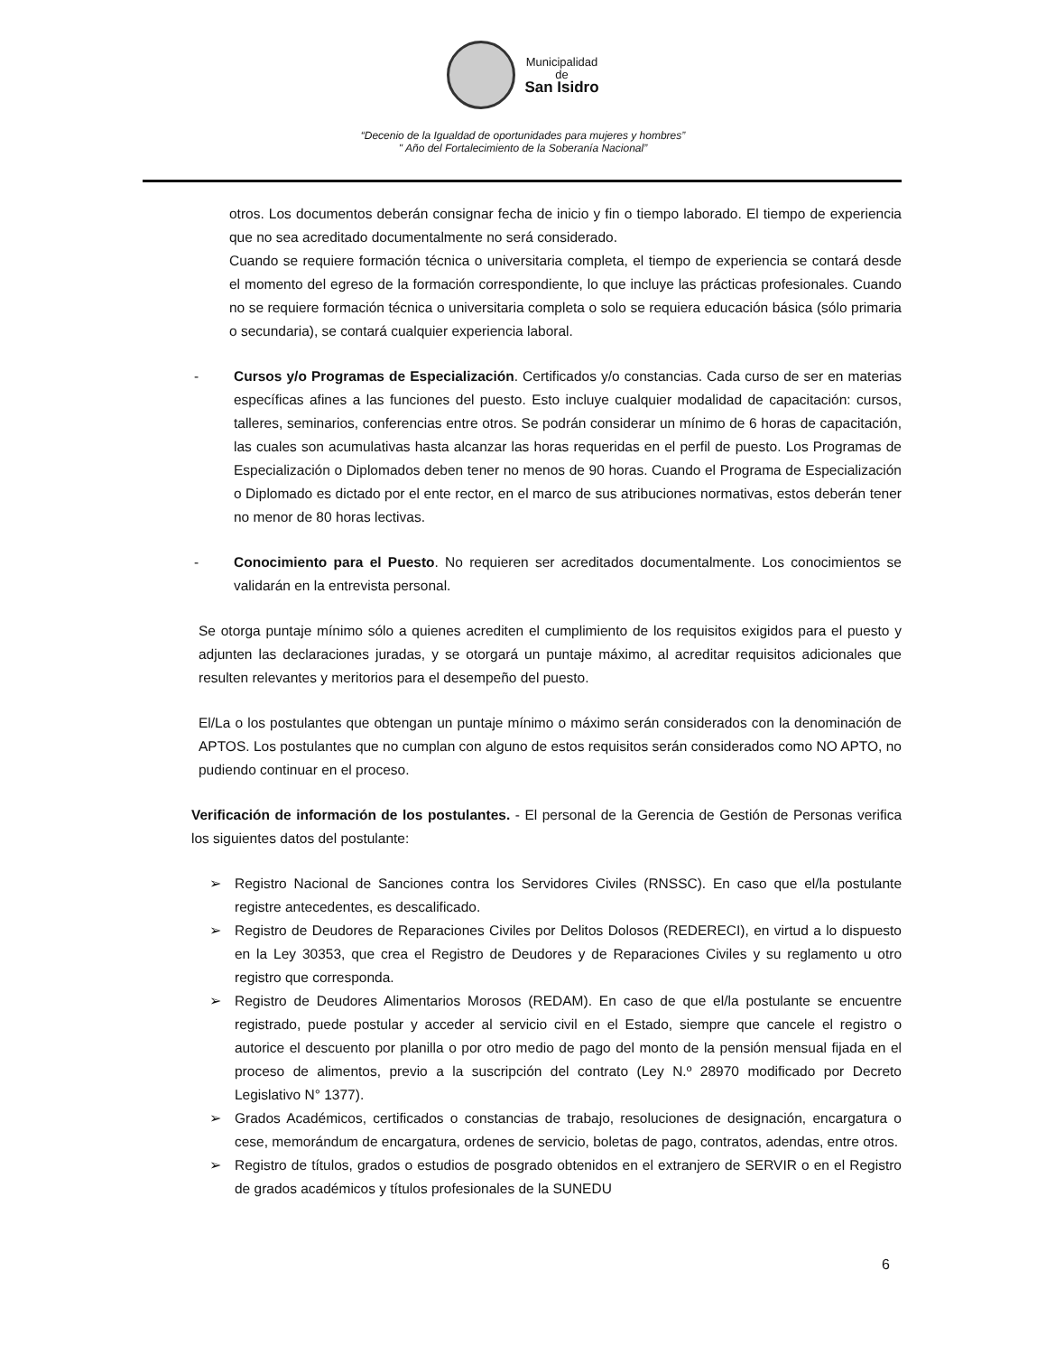Municipalidad
de
San Isidro
“Decenio de la Igualdad de oportunidades para mujeres y hombres”
" Año del Fortalecimiento de la Soberanía Nacional”
otros. Los documentos deberán consignar fecha de inicio y fin o tiempo laborado. El tiempo de experiencia que no sea acreditado documentalmente no será considerado.
Cuando se requiere formación técnica o universitaria completa, el tiempo de experiencia se contará desde el momento del egreso de la formación correspondiente, lo que incluye las prácticas profesionales. Cuando no se requiere formación técnica o universitaria completa o solo se requiera educación básica (sólo primaria o secundaria), se contará cualquier experiencia laboral.
- Cursos y/o Programas de Especialización. Certificados y/o constancias. Cada curso de ser en materias específicas afines a las funciones del puesto. Esto incluye cualquier modalidad de capacitación: cursos, talleres, seminarios, conferencias entre otros. Se podrán considerar un mínimo de 6 horas de capacitación, las cuales son acumulativas hasta alcanzar las horas requeridas en el perfil de puesto. Los Programas de Especialización o Diplomados deben tener no menos de 90 horas. Cuando el Programa de Especialización o Diplomado es dictado por el ente rector, en el marco de sus atribuciones normativas, estos deberán tener no menor de 80 horas lectivas.
- Conocimiento para el Puesto. No requieren ser acreditados documentalmente. Los conocimientos se validarán en la entrevista personal.
Se otorga puntaje mínimo sólo a quienes acrediten el cumplimiento de los requisitos exigidos para el puesto y adjunten las declaraciones juradas, y se otorgará un puntaje máximo, al acreditar requisitos adicionales que resulten relevantes y meritorios para el desempeño del puesto.
El/La o los postulantes que obtengan un puntaje mínimo o máximo serán considerados con la denominación de APTOS. Los postulantes que no cumplan con alguno de estos requisitos serán considerados como NO APTO, no pudiendo continuar en el proceso.
Verificación de información de los postulantes. - El personal de la Gerencia de Gestión de Personas verifica los siguientes datos del postulante:
➢ Registro Nacional de Sanciones contra los Servidores Civiles (RNSSC). En caso que el/la postulante registre antecedentes, es descalificado.
➢ Registro de Deudores de Reparaciones Civiles por Delitos Dolosos (REDERECI), en virtud a lo dispuesto en la Ley 30353, que crea el Registro de Deudores y de Reparaciones Civiles y su reglamento u otro registro que corresponda.
➢ Registro de Deudores Alimentarios Morosos (REDAM). En caso de que el/la postulante se encuentre registrado, puede postular y acceder al servicio civil en el Estado, siempre que cancele el registro o autorice el descuento por planilla o por otro medio de pago del monto de la pensión mensual fijada en el proceso de alimentos, previo a la suscripción del contrato (Ley N.º 28970 modificado por Decreto Legislativo N° 1377).
➢ Grados Académicos, certificados o constancias de trabajo, resoluciones de designación, encargatura o cese, memorándum de encargatura, ordenes de servicio, boletas de pago, contratos, adendas, entre otros.
➢ Registro de títulos, grados o estudios de posgrado obtenidos en el extranjero de SERVIR o en el Registro de grados académicos y títulos profesionales de la SUNEDU
6